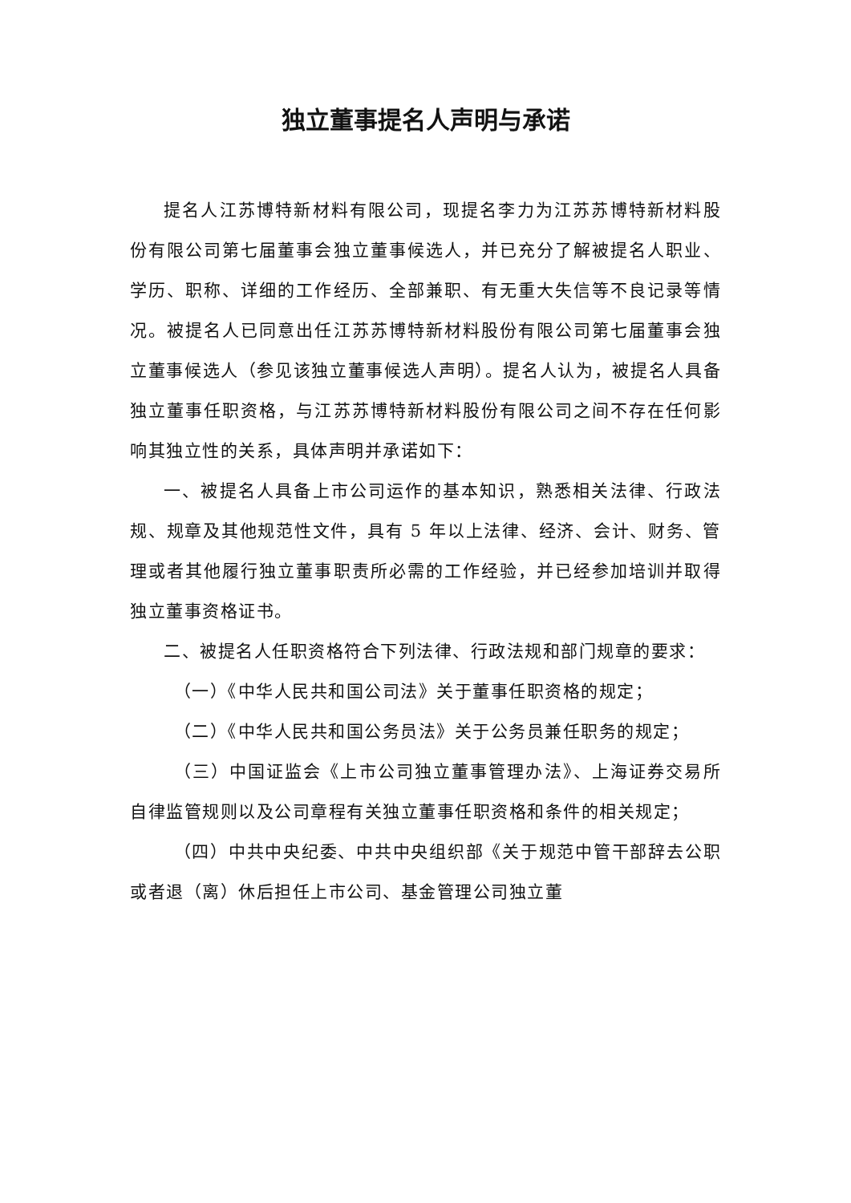独立董事提名人声明与承诺
提名人江苏博特新材料有限公司，现提名李力为江苏苏博特新材料股份有限公司第七届董事会独立董事候选人，并已充分了解被提名人职业、学历、职称、详细的工作经历、全部兼职、有无重大失信等不良记录等情况。被提名人已同意出任江苏苏博特新材料股份有限公司第七届董事会独立董事候选人（参见该独立董事候选人声明）。提名人认为，被提名人具备独立董事任职资格，与江苏苏博特新材料股份有限公司之间不存在任何影响其独立性的关系，具体声明并承诺如下：
一、被提名人具备上市公司运作的基本知识，熟悉相关法律、行政法规、规章及其他规范性文件，具有 5 年以上法律、经济、会计、财务、管理或者其他履行独立董事职责所必需的工作经验，并已经参加培训并取得独立董事资格证书。
二、被提名人任职资格符合下列法律、行政法规和部门规章的要求：
（一）《中华人民共和国公司法》关于董事任职资格的规定；
（二）《中华人民共和国公务员法》关于公务员兼任职务的规定；
（三）中国证监会《上市公司独立董事管理办法》、上海证券交易所自律监管规则以及公司章程有关独立董事任职资格和条件的相关规定；
（四）中共中央纪委、中共中央组织部《关于规范中管干部辞去公职或者退（离）休后担任上市公司、基金管理公司独立董